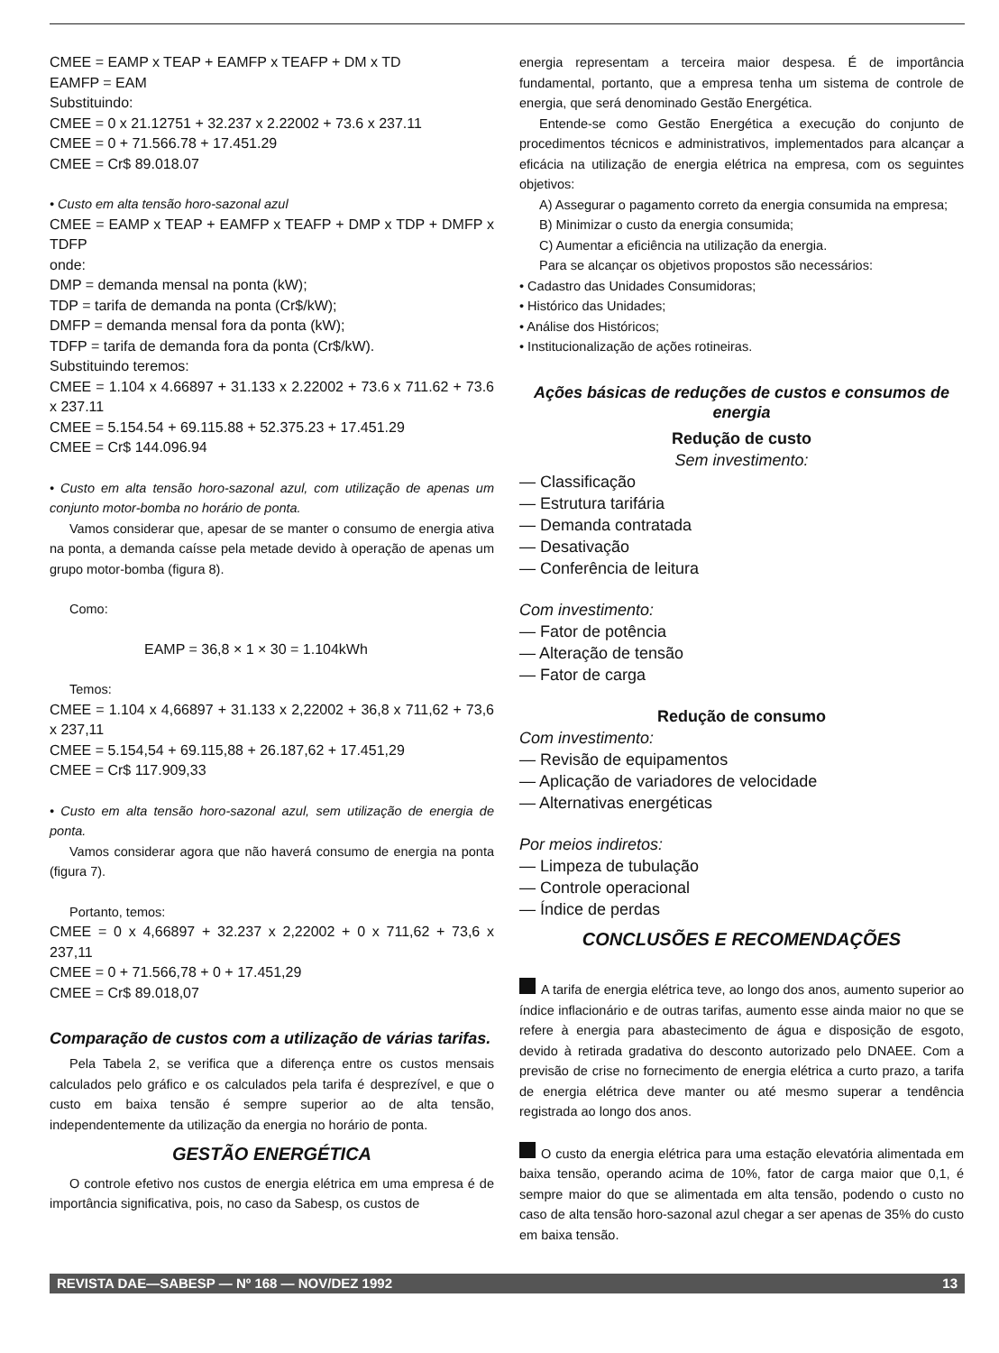CMEE = EAMP x TEAP + EAMFP x TEAFP + DM x TD
EAMFP = EAM
Substituindo:
CMEE = 0 x 21.12751 + 32.237 x 2.22002 + 73.6 x 237.11
CMEE = 0 + 71.566.78 + 17.451.29
CMEE = Cr$ 89.018.07
• Custo em alta tensão horo-sazonal azul
CMEE = EAMP x TEAP + EAMFP x TEAFP + DMP x TDP + DMFP x TDFP
onde:
DMP = demanda mensal na ponta (kW);
TDP = tarifa de demanda na ponta (Cr$/kW);
DMFP = demanda mensal fora da ponta (kW);
TDFP = tarifa de demanda fora da ponta (Cr$/kW).
Substituindo teremos:
CMEE = 1.104 x 4.66897 + 31.133 x 2.22002 + 73.6 x 711.62 + 73.6 x 237.11
CMEE = 5.154.54 + 69.115.88 + 52.375.23 + 17.451.29
CMEE = Cr$ 144.096.94
• Custo em alta tensão horo-sazonal azul, com utilização de apenas um conjunto motor-bomba no horário de ponta.
Vamos considerar que, apesar de se manter o consumo de energia ativa na ponta, a demanda caísse pela metade devido à operação de apenas um grupo motor-bomba (figura 8).
Como:
EAMP = 36,8 × 1 × 30 = 1.104kWh
Temos:
CMEE = 1.104 x 4,66897 + 31.133 x 2,22002 + 36,8 x 711,62 + 73,6 x 237,11
CMEE = 5.154,54 + 69.115,88 + 26.187,62 + 17.451,29
CMEE = Cr$ 117.909,33
• Custo em alta tensão horo-sazonal azul, sem utilização de energia de ponta.
Vamos considerar agora que não haverá consumo de energia na ponta (figura 7).
Portanto, temos:
CMEE = 0 x 4,66897 + 32.237 x 2,22002 + 0 x 711,62 + 73,6 x 237,11
CMEE = 0 + 71.566,78 + 0 + 17.451,29
CMEE = Cr$ 89.018,07
Comparação de custos com a utilização de várias tarifas.
Pela Tabela 2, se verifica que a diferença entre os custos mensais calculados pelo gráfico e os calculados pela tarifa é desprezível, e que o custo em baixa tensão é sempre superior ao de alta tensão, independentemente da utilização da energia no horário de ponta.
GESTÃO ENERGÉTICA
O controle efetivo nos custos de energia elétrica em uma empresa é de importância significativa, pois, no caso da Sabesp, os custos de
energia representam a terceira maior despesa. É de importância fundamental, portanto, que a empresa tenha um sistema de controle de energia, que será denominado Gestão Energética.
Entende-se como Gestão Energética a execução do conjunto de procedimentos técnicos e administrativos, implementados para alcançar a eficácia na utilização de energia elétrica na empresa, com os seguintes objetivos:
A) Assegurar o pagamento correto da energia consumida na empresa;
B) Minimizar o custo da energia consumida;
C) Aumentar a eficiência na utilização da energia.
Para se alcançar os objetivos propostos são necessários:
• Cadastro das Unidades Consumidoras;
• Histórico das Unidades;
• Análise dos Históricos;
• Institucionalização de ações rotineiras.
Ações básicas de reduções de custos e consumos de energia
Redução de custo
Sem investimento:
— Classificação
— Estrutura tarifária
— Demanda contratada
— Desativação
— Conferência de leitura
Com investimento:
— Fator de potência
— Alteração de tensão
— Fator de carga
Redução de consumo
Com investimento:
— Revisão de equipamentos
— Aplicação de variadores de velocidade
— Alternativas energéticas
Por meios indiretos:
— Limpeza de tubulação
— Controle operacional
— Índice de perdas
CONCLUSÕES E RECOMENDAÇÕES
A tarifa de energia elétrica teve, ao longo dos anos, aumento superior ao índice inflacionário e de outras tarifas, aumento esse ainda maior no que se refere à energia para abastecimento de água e disposição de esgoto, devido à retirada gradativa do desconto autorizado pelo DNAEE. Com a previsão de crise no fornecimento de energia elétrica a curto prazo, a tarifa de energia elétrica deve manter ou até mesmo superar a tendência registrada ao longo dos anos.
O custo da energia elétrica para uma estação elevatória alimentada em baixa tensão, operando acima de 10%, fator de carga maior que 0,1, é sempre maior do que se alimentada em alta tensão, podendo o custo no caso de alta tensão horo-sazonal azul chegar a ser apenas de 35% do custo em baixa tensão.
REVISTA DAE—SABESP — Nº 168 — NOV/DEZ 1992 13